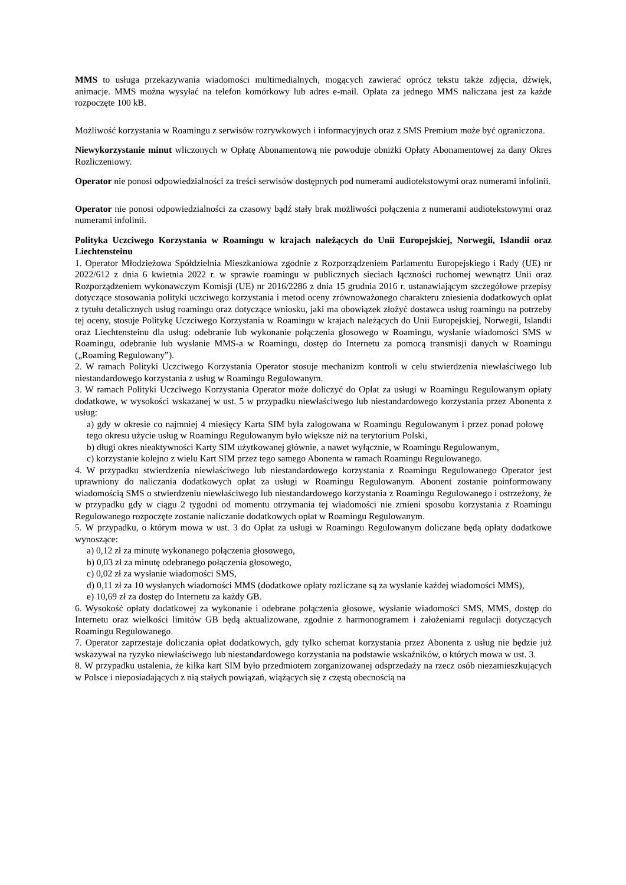MMS to usługa przekazywania wiadomości multimedialnych, mogących zawierać oprócz tekstu także zdjęcia, dźwięk, animacje. MMS można wysyłać na telefon komórkowy lub adres e-mail. Opłata za jednego MMS naliczana jest za każde rozpoczęte 100 kB.
Możliwość korzystania w Roamingu z serwisów rozrywkowych i informacyjnych oraz z SMS Premium może być ograniczona.
Niewykorzystanie minut wliczonych w Opłatę Abonamentową nie powoduje obniżki Opłaty Abonamentowej za dany Okres Rozliczeniowy.
Operator nie ponosi odpowiedzialności za treści serwisów dostępnych pod numerami audiotekstowymi oraz numerami infolinii.
Operator nie ponosi odpowiedzialności za czasowy bądź stały brak możliwości połączenia z numerami audiotekstowymi oraz numerami infolinii.
Polityka Uczciwego Korzystania w Roamingu w krajach należących do Unii Europejskiej, Norwegii, Islandii oraz Liechtensteinu
1. Operator Młodzieżowa Spółdzielnia Mieszkaniowa zgodnie z Rozporządzeniem Parlamentu Europejskiego i Rady (UE) nr 2022/612 z dnia 6 kwietnia 2022 r. w sprawie roamingu w publicznych sieciach łączności ruchomej wewnątrz Unii oraz Rozporządzeniem wykonawczym Komisji (UE) nr 2016/2286 z dnia 15 grudnia 2016 r. ustanawiającym szczegółowe przepisy dotyczące stosowania polityki uczciwego korzystania i metod oceny zrównoważonego charakteru zniesienia dodatkowych opłat z tytułu detalicznych usług roamingu oraz dotyczące wniosku, jaki ma obowiązek złożyć dostawca usług roamingu na potrzeby tej oceny, stosuje Politykę Uczciwego Korzystania w Roamingu w krajach należących do Unii Europejskiej, Norwegii, Islandii oraz Liechtensteinu dla usług: odebranie lub wykonanie połączenia głosowego w Roamingu, wysłanie wiadomości SMS w Roamingu, odebranie lub wysłanie MMS-a w Roamingu, dostęp do Internetu za pomocą transmisji danych w Roamingu („Roaming Regulowany”).
2. W ramach Polityki Uczciwego Korzystania Operator stosuje mechanizm kontroli w celu stwierdzenia niewłaściwego lub niestandardowego korzystania z usług w Roamingu Regulowanym.
3. W ramach Polityki Uczciwego Korzystania Operator może doliczyć do Opłat za usługi w Roamingu Regulowanym opłaty dodatkowe, w wysokości wskazanej w ust. 5 w przypadku niewłaściwego lub niestandardowego korzystania przez Abonenta z usług:
a) gdy w okresie co najmniej 4 miesięcy Karta SIM była zalogowana w Roamingu Regulowanym i przez ponad połowę tego okresu użycie usług w Roamingu Regulowanym było większe niż na terytorium Polski,
b) długi okres nieaktywności Karty SIM użytkowanej głównie, a nawet wyłącznie, w Roamingu Regulowanym,
c) korzystanie kolejno z wielu Kart SIM przez tego samego Abonenta w ramach Roamingu Regulowanego.
4. W przypadku stwierdzenia niewłaściwego lub niestandardowego korzystania z Roamingu Regulowanego Operator jest uprawniony do naliczania dodatkowych opłat za usługi w Roamingu Regulowanym. Abonent zostanie poinformowany wiadomością SMS o stwierdzeniu niewłaściwego lub niestandardowego korzystania z Roamingu Regulowanego i ostrzeżony, że w przypadku gdy w ciągu 2 tygodni od momentu otrzymania tej wiadomości nie zmieni sposobu korzystania z Roamingu Regulowanego rozpoczęte zostanie naliczanie dodatkowych opłat w Roamingu Regulowanym.
5. W przypadku, o którym mowa w ust. 3 do Opłat za usługi w Roamingu Regulowanym doliczane będą opłaty dodatkowe wynoszące:
a) 0,12 zł za minutę wykonanego połączenia głosowego,
b) 0,03 zł za minutę odebranego połączenia głosowego,
c) 0,02 zł za wysłanie wiadomości SMS,
d) 0,11 zł za 10 wysłanych wiadomości MMS (dodatkowe opłaty rozliczane są za wysłanie każdej wiadomości MMS),
e) 10,69 zł za dostęp do Internetu za każdy GB.
6. Wysokość opłaty dodatkowej za wykonanie i odebrane połączenia głosowe, wysłanie wiadomości SMS, MMS, dostęp do Internetu oraz wielkości limitów GB będą aktualizowane, zgodnie z harmonogramem i założeniami regulacji dotyczących Roamingu Regulowanego.
7. Operator zaprzestaje doliczania opłat dodatkowych, gdy tylko schemat korzystania przez Abonenta z usług nie będzie już wskazywał na ryzyko niewłaściwego lub niestandardowego korzystania na podstawie wskaźników, o których mowa w ust. 3.
8. W przypadku ustalenia, że kilka kart SIM było przedmiotem zorganizowanej odsprzedaży na rzecz osób niezamieszkujących w Polsce i nieposiadających z nią stałych powiązań, wiążących się z częstą obecnością na